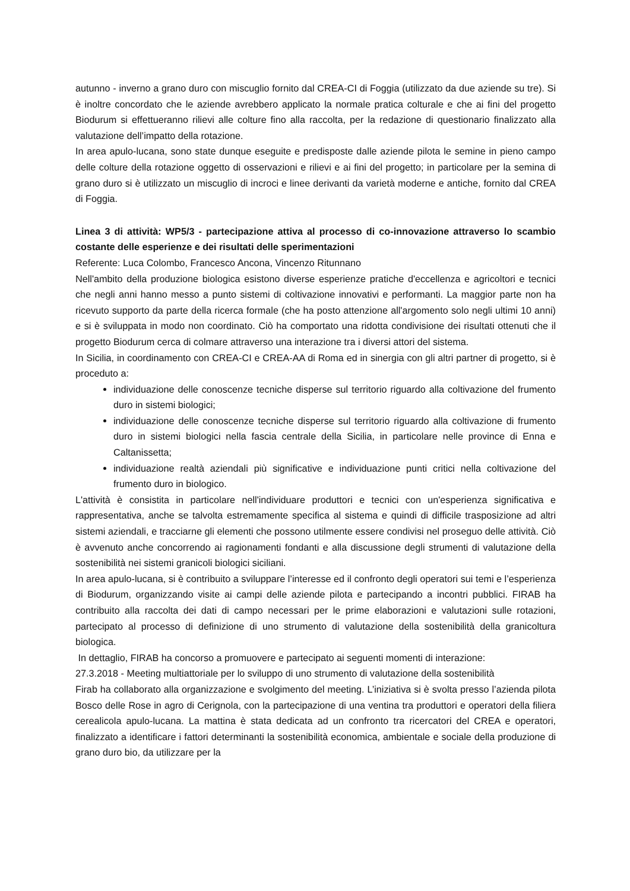autunno - inverno a grano duro con miscuglio fornito dal CREA-CI di Foggia (utilizzato da due aziende su tre). Si è inoltre concordato che le aziende avrebbero applicato la normale pratica colturale e che ai fini del progetto Biodurum si effettueranno rilievi alle colture fino alla raccolta, per la redazione di questionario finalizzato alla valutazione dell’impatto della rotazione.
In area apulo-lucana, sono state dunque eseguite e predisposte dalle aziende pilota le semine in pieno campo delle colture della rotazione oggetto di osservazioni e rilievi e ai fini del progetto; in particolare per la semina di grano duro si è utilizzato un miscuglio di incroci e linee derivanti da varietà moderne e antiche, fornito dal CREA di Foggia.
Linea 3 di attività: WP5/3 - partecipazione attiva al processo di co-innovazione attraverso lo scambio costante delle esperienze e dei risultati delle sperimentazioni
Referente: Luca Colombo, Francesco Ancona, Vincenzo Ritunnano
Nell'ambito della produzione biologica esistono diverse esperienze pratiche d'eccellenza e agricoltori e tecnici che negli anni hanno messo a punto sistemi di coltivazione innovativi e performanti. La maggior parte non ha ricevuto supporto da parte della ricerca formale (che ha posto attenzione all'argomento solo negli ultimi 10 anni) e si è sviluppata in modo non coordinato. Ciò ha comportato una ridotta condivisione dei risultati ottenuti che il progetto Biodurum cerca di colmare attraverso una interazione tra i diversi attori del sistema.
In Sicilia, in coordinamento con CREA-CI e CREA-AA di Roma ed in sinergia con gli altri partner di progetto, si è proceduto a:
individuazione delle conoscenze tecniche disperse sul territorio riguardo alla coltivazione del frumento duro in sistemi biologici;
individuazione delle conoscenze tecniche disperse sul territorio riguardo alla coltivazione di frumento duro in sistemi biologici nella fascia centrale della Sicilia, in particolare nelle province di Enna e Caltanissetta;
individuazione realtà aziendali più significative e individuazione punti critici nella coltivazione del frumento duro in biologico.
L'attività è consistita in particolare nell'individuare produttori e tecnici con un'esperienza significativa e rappresentativa, anche se talvolta estremamente specifica al sistema e quindi di difficile trasposizione ad altri sistemi aziendali, e tracciarne gli elementi che possono utilmente essere condivisi nel proseguo delle attività. Ciò è avvenuto anche concorrendo ai ragionamenti fondanti e alla discussione degli strumenti di valutazione della sostenibilità nei sistemi granicoli biologici siciliani.
In area apulo-lucana, si è contribuito a sviluppare l’interesse ed il confronto degli operatori sui temi e l’esperienza di Biodurum, organizzando visite ai campi delle aziende pilota e partecipando a incontri pubblici. FIRAB ha contribuito alla raccolta dei dati di campo necessari per le prime elaborazioni e valutazioni sulle rotazioni, partecipato al processo di definizione di uno strumento di valutazione della sostenibilità della granicoltura biologica.
In dettaglio, FIRAB ha concorso a promuovere e partecipato ai seguenti momenti di interazione:
27.3.2018 - Meeting multiattoriale per lo sviluppo di uno strumento di valutazione della sostenibilità
Firab ha collaborato alla organizzazione e svolgimento del meeting. L’iniziativa si è svolta presso l’azienda pilota Bosco delle Rose in agro di Cerignola, con la partecipazione di una ventina tra produttori e operatori della filiera cerealicola apulo-lucana. La mattina è stata dedicata ad un confronto tra ricercatori del CREA e operatori, finalizzato a identificare i fattori determinanti la sostenibilità economica, ambientale e sociale della produzione di grano duro bio, da utilizzare per la